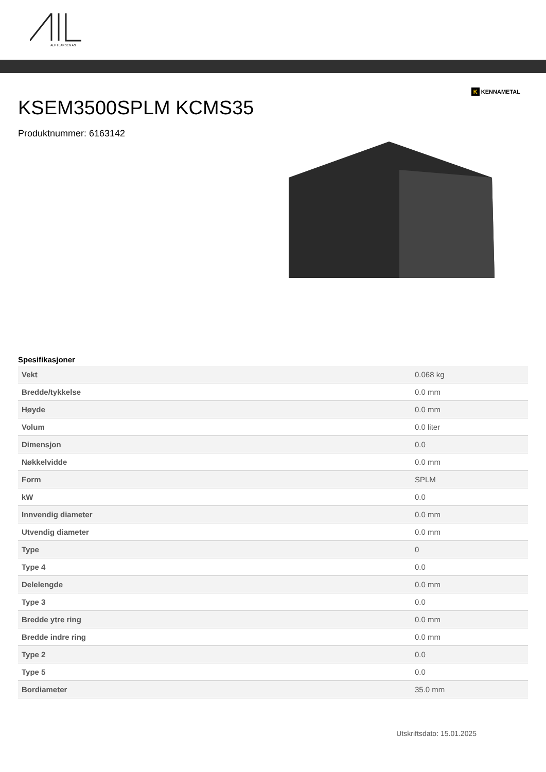ALF I LARSEN AS
K KENNAMETAL
KSEM3500SPLM KCMS35
Produktnummer: 6163142
Spesifikasjoner
| Vekt | 0.068 kg |
| Bredde/tykkelse | 0.0 mm |
| Høyde | 0.0 mm |
| Volum | 0.0 liter |
| Dimensjon | 0.0 |
| Nøkkelvidde | 0.0 mm |
| Form | SPLM |
| kW | 0.0 |
| Innvendig diameter | 0.0 mm |
| Utvendig diameter | 0.0 mm |
| Type | 0 |
| Type 4 | 0.0 |
| Delelengde | 0.0 mm |
| Type 3 | 0.0 |
| Bredde ytre ring | 0.0 mm |
| Bredde indre ring | 0.0 mm |
| Type 2 | 0.0 |
| Type 5 | 0.0 |
| Bordiameter | 35.0 mm |
Utskriftsdato: 15.01.2025